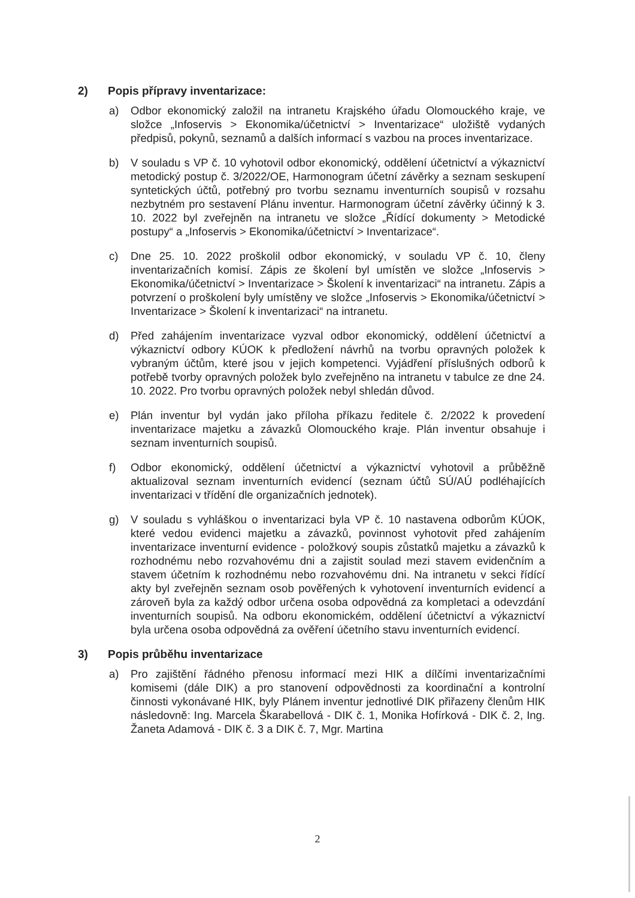2) Popis přípravy inventarizace:
a) Odbor ekonomický založil na intranetu Krajského úřadu Olomouckého kraje, ve složce „Infoservis > Ekonomika/účetnictví > Inventarizace“ uložiště vydaných předpisů, pokynů, seznamů a dalších informací s vazbou na proces inventarizace.
b) V souladu s VP č. 10 vyhotovil odbor ekonomický, oddělení účetnictví a výkaznictví metodický postup č. 3/2022/OE, Harmonogram účetní závěrky a seznam seskupení syntetických účtů, potřebný pro tvorbu seznamu inventurních soupisů v rozsahu nezbytném pro sestavení Plánu inventur. Harmonogram účetní závěrky účinný k 3. 10. 2022 byl zveřejněn na intranetu ve složce „Řídící dokumenty > Metodické postupy“ a „Infoservis > Ekonomika/účetnictví > Inventarizace“.
c) Dne 25. 10. 2022 proškolil odbor ekonomický, v souladu VP č. 10, členy inventarizačních komisí. Zápis ze školení byl umístěn ve složce „Infoservis > Ekonomika/účetnictví > Inventarizace > Školení k inventarizaci“ na intranetu. Zápis a potvrzení o proškolení byly umístěny ve složce „Infoservis > Ekonomika/účetnictví > Inventarizace > Školení k inventarizaci“ na intranetu.
d) Před zahájením inventarizace vyzval odbor ekonomický, oddělení účetnictví a výkaznictví odbory KÚOK k předložení návrhů na tvorbu opravných položek k vybraným účtům, které jsou v jejich kompetenci. Vyjádření příslušných odborů k potřebě tvorby opravných položek bylo zveřejněno na intranetu v tabulce ze dne 24. 10. 2022. Pro tvorbu opravných položek nebyl shledán důvod.
e) Plán inventur byl vydán jako příloha příkazu ředitele č. 2/2022 k provedení inventarizace majetku a závazků Olomouckého kraje. Plán inventur obsahuje i seznam inventurních soupisů.
f) Odbor ekonomický, oddělení účetnictví a výkaznictví vyhotovil a průběžně aktualizoval seznam inventurních evidencí (seznam účtů SÚ/AÚ podléhajících inventarizaci v třídění dle organizačních jednotek).
g) V souladu s vyhláškou o inventarizaci byla VP č. 10 nastavena odborům KÚOK, které vedou evidenci majetku a závazků, povinnost vyhotovit před zahájením inventarizace inventurní evidence - položkový soupis zůstatků majetku a závazků k rozhodnému nebo rozvahovému dni a zajistit soulad mezi stavem evidenčním a stavem účetním k rozhodnému nebo rozvahovému dni. Na intranetu v sekci řídící akty byl zveřejněn seznam osob pověřených k vyhotovení inventurních evidencí a zároveň byla za každý odbor určena osoba odpovědná za kompletaci a odevzdání inventurních soupisů. Na odboru ekonomickém, oddělení účetnictví a výkaznictví byla určena osoba odpovědná za ověření účetního stavu inventurních evidencí.
3) Popis průběhu inventarizace
a) Pro zajištění řádného přenosu informací mezi HIK a dílčími inventarizačními komisemi (dále DIK) a pro stanovení odpovědnosti za koordinační a kontrolní činnosti vykonávané HIK, byly Plánem inventur jednotlivé DIK přiřazeny členům HIK následovně: Ing. Marcela Škarabellová - DIK č. 1, Monika Hofírková - DIK č. 2, Ing. Žaneta Adamová - DIK č. 3 a DIK č. 7, Mgr. Martina
2